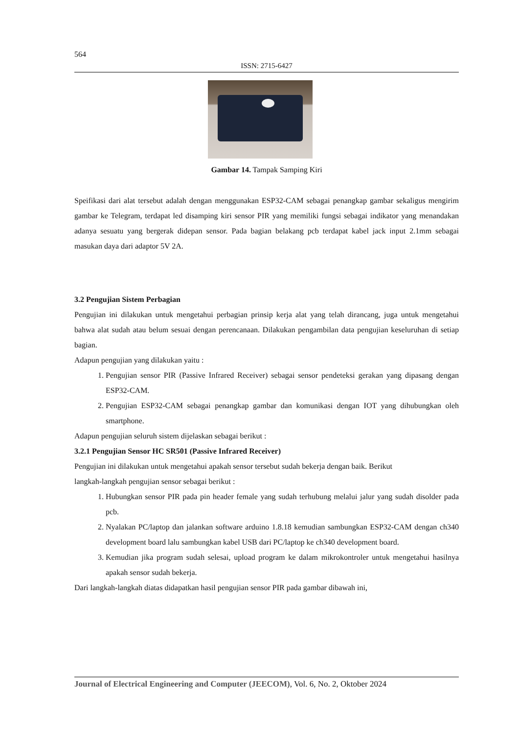564
ISSN: 2715-6427
Gambar 14. Tampak Samping Kiri
Speifikasi dari alat tersebut adalah dengan menggunakan ESP32-CAM sebagai penangkap gambar sekaligus mengirim gambar ke Telegram, terdapat led disamping kiri sensor PIR yang memiliki fungsi sebagai indikator yang menandakan adanya sesuatu yang bergerak didepan sensor. Pada bagian belakang pcb terdapat kabel jack input 2.1mm sebagai masukan daya dari adaptor 5V 2A.
3.2 Pengujian Sistem Perbagian
Pengujian ini dilakukan untuk mengetahui perbagian prinsip kerja alat yang telah dirancang, juga untuk mengetahui bahwa alat sudah atau belum sesuai dengan perencanaan. Dilakukan pengambilan data pengujian keseluruhan di setiap bagian.
Adapun pengujian yang dilakukan yaitu :
1. Pengujian sensor PIR (Passive Infrared Receiver) sebagai sensor pendeteksi gerakan yang dipasang dengan ESP32-CAM.
2. Pengujian ESP32-CAM sebagai penangkap gambar dan komunikasi dengan IOT yang dihubungkan oleh smartphone.
Adapun pengujian seluruh sistem dijelaskan sebagai berikut :
3.2.1 Pengujian Sensor HC SR501 (Passive Infrared Receiver)
Pengujian ini dilakukan untuk mengetahui apakah sensor tersebut sudah bekerja dengan baik. Berikut
langkah-langkah pengujian sensor sebagai berikut :
1. Hubungkan sensor PIR pada pin header female yang sudah terhubung melalui jalur yang sudah disolder pada pcb.
2. Nyalakan PC/laptop dan jalankan software arduino 1.8.18 kemudian sambungkan ESP32-CAM dengan ch340 development board lalu sambungkan kabel USB dari PC/laptop ke ch340 development board.
3. Kemudian jika program sudah selesai, upload program ke dalam mikrokontroler untuk mengetahui hasilnya apakah sensor sudah bekerja.
Dari langkah-langkah diatas didapatkan hasil pengujian sensor PIR pada gambar dibawah ini,
Journal of Electrical Engineering and Computer (JEECOM), Vol. 6, No. 2, Oktober 2024